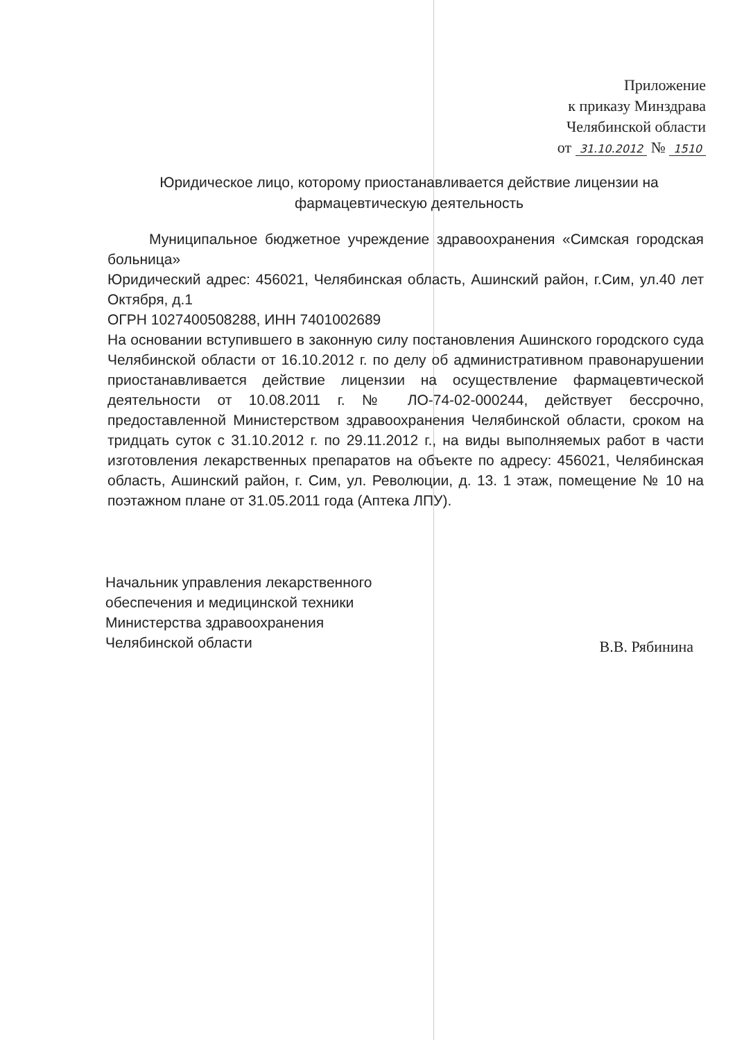Приложение
к приказу Минздрава
Челябинской области
от 31.10.2012 № 1510
Юридическое лицо, которому приостанавливается действие лицензии на фармацевтическую деятельность
Муниципальное бюджетное учреждение здравоохранения «Симская городская больница»
Юридический адрес: 456021, Челябинская область, Ашинский район, г.Сим, ул.40 лет Октября, д.1
ОГРН 1027400508288, ИНН 7401002689
На основании вступившего в законную силу постановления Ашинского городского суда Челябинской области от 16.10.2012 г. по делу об административном правонарушении приостанавливается действие лицензии на осуществление фармацевтической деятельности от 10.08.2011 г. № ЛО-74-02-000244, действует бессрочно, предоставленной Министерством здравоохранения Челябинской области, сроком на тридцать суток с 31.10.2012 г. по 29.11.2012 г., на виды выполняемых работ в части изготовления лекарственных препаратов на объекте по адресу: 456021, Челябинская область, Ашинский район, г. Сим, ул. Революции, д. 13. 1 этаж, помещение № 10 на поэтажном плане от 31.05.2011 года (Аптека ЛПУ).
Начальник управления лекарственного
обеспечения и медицинской техники
Министерства здравоохранения
Челябинской области
В.В. Рябинина